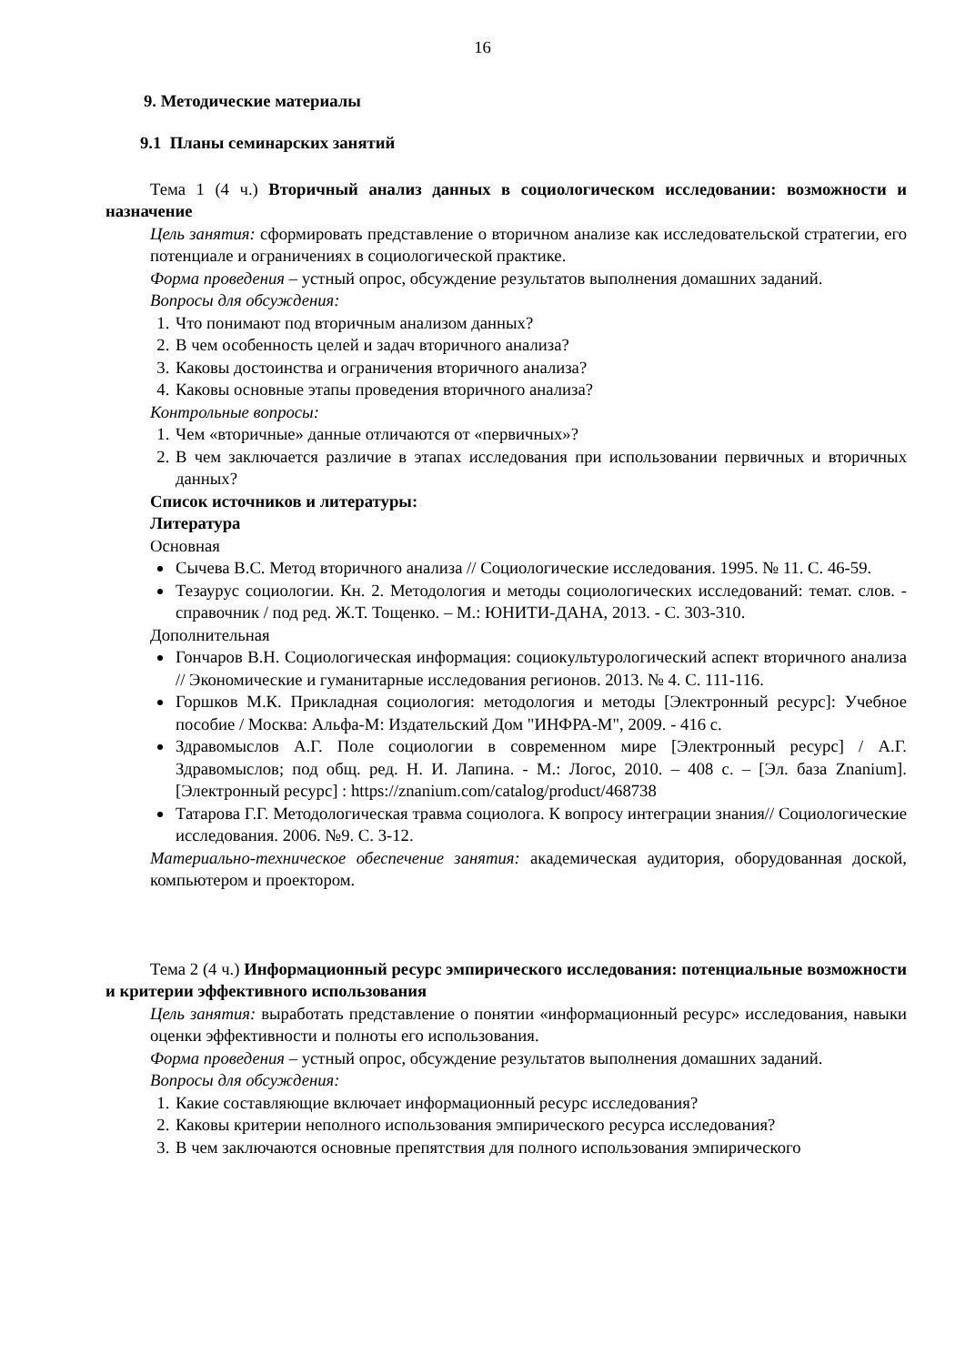16
9. Методические материалы
9.1 Планы семинарских занятий
Тема 1 (4 ч.) Вторичный анализ данных в социологическом исследовании: возможности и назначение
Цель занятия: сформировать представление о вторичном анализе как исследовательской стратегии, его потенциале и ограничениях в социологической практике.
Форма проведения – устный опрос, обсуждение результатов выполнения домашних заданий.
Вопросы для обсуждения:
1. Что понимают под вторичным анализом данных?
2. В чем особенность целей и задач вторичного анализа?
3. Каковы достоинства и ограничения вторичного анализа?
4. Каковы основные этапы проведения вторичного анализа?
Контрольные вопросы:
1. Чем «вторичные» данные отличаются от «первичных»?
2. В чем заключается различие в этапах исследования при использовании первичных и вторичных данных?
Список источников и литературы:
Литература
Основная
Сычева В.С. Метод вторичного анализа // Социологические исследования. 1995. № 11. С. 46-59.
Тезаурус социологии. Кн. 2. Методология и методы социологических исследований: темат. слов. - справочник / под ред. Ж.Т. Тощенко. – М.: ЮНИТИ-ДАНА, 2013. - С. 303-310.
Дополнительная
Гончаров В.Н. Социологическая информация: социокультурологический аспект вторичного анализа // Экономические и гуманитарные исследования регионов. 2013. № 4. С. 111-116.
Горшков М.К. Прикладная социология: методология и методы [Электронный ресурс]: Учебное пособие / Москва: Альфа-М: Издательский Дом "ИНФРА-М", 2009. - 416 с.
Здравомыслов А.Г. Поле социологии в современном мире [Электронный ресурс] / А.Г. Здравомыслов; под общ. ред. Н. И. Лапина. - М.: Логос, 2010. – 408 с. – [Эл. база Znanium]. [Электронный ресурс] : https://znanium.com/catalog/product/468738
Татарова Г.Г. Методологическая травма социолога. К вопросу интеграции знания// Социологические исследования. 2006. №9. С. 3-12.
Материально-техническое обеспечение занятия: академическая аудитория, оборудованная доской, компьютером и проектором.
Тема 2 (4 ч.) Информационный ресурс эмпирического исследования: потенциальные возможности и критерии эффективного использования
Цель занятия: выработать представление о понятии «информационный ресурс» исследования, навыки оценки эффективности и полноты его использования.
Форма проведения – устный опрос, обсуждение результатов выполнения домашних заданий.
Вопросы для обсуждения:
1. Какие составляющие включает информационный ресурс исследования?
2. Каковы критерии неполного использования эмпирического ресурса исследования?
3. В чем заключаются основные препятствия для полного использования эмпирического